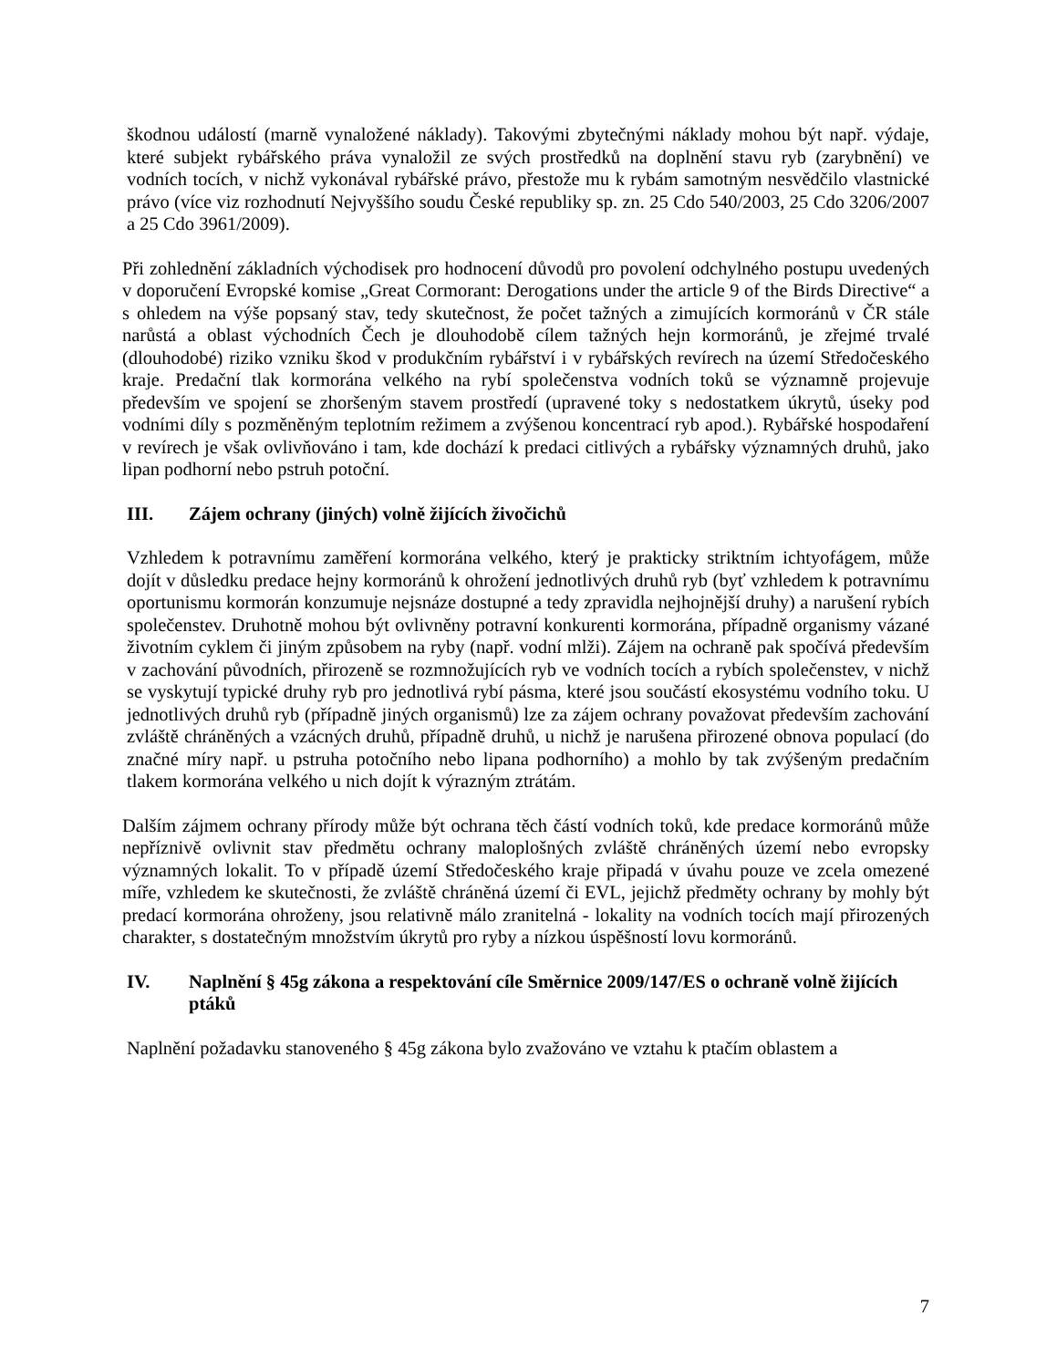škodnou událostí (marně vynaložené náklady). Takovými zbytečnými náklady mohou být např. výdaje, které subjekt rybářského práva vynaložil ze svých prostředků na doplnění stavu ryb (zarybnění) ve vodních tocích, v nichž vykonával rybářské právo, přestože mu k rybám samotným nesvědčilo vlastnické právo (více viz rozhodnutí Nejvyššího soudu České republiky sp. zn. 25 Cdo 540/2003, 25 Cdo 3206/2007 a 25 Cdo 3961/2009).
Při zohlednění základních východisek pro hodnocení důvodů pro povolení odchylného postupu uvedených v doporučení Evropské komise „Great Cormorant: Derogations under the article 9 of the Birds Directive“ a s ohledem na výše popsaný stav, tedy skutečnost, že počet tažných a zimujících kormoránů v ČR stále narůstá a oblast východních Čech je dlouhodobě cílem tažných hejn kormoránů, je zřejmé trvalé (dlouhodobé) riziko vzniku škod v produkčním rybářství i v rybářských revírech na území Středočeského kraje. Predační tlak kormorána velkého na rybí společenstva vodních toků se významně projevuje především ve spojení se zhoršeným stavem prostředí (upravené toky s nedostatkem úkrytů, úseky pod vodními díly s pozměněným teplotním režimem a zvýšenou koncentrací ryb apod.). Rybářské hospodaření v revírech je však ovlivňováno i tam, kde dochází k predaci citlivých a rybářsky významných druhů, jako lipan podhorní nebo pstruh potoční.
III. Zájem ochrany (jiných) volně žijících živočichů
Vzhledem k potravnímu zaměření kormorána velkého, který je prakticky striktním ichtyofágem, může dojít v důsledku predace hejny kormoránů k ohrožení jednotlivých druhů ryb (byť vzhledem k potravnímu oportunismu kormorán konzumuje nejsnáze dostupné a tedy zpravidla nejhojnější druhy) a narušení rybích společenstev. Druhotně mohou být ovlivněny potravní konkurenti kormorána, případně organismy vázané životním cyklem či jiným způsobem na ryby (např. vodní mlži). Zájem na ochraně pak spočívá především v zachování původních, přirozeně se rozmnožujících ryb ve vodních tocích a rybích společenstev, v nichž se vyskytují typické druhy ryb pro jednotlivá rybí pásma, které jsou součástí ekosystému vodního toku. U jednotlivých druhů ryb (případně jiných organismů) lze za zájem ochrany považovat především zachování zvláště chráněných a vzácných druhů, případně druhů, u nichž je narušena přirozené obnova populací (do značné míry např. u pstruha potočního nebo lipana podhorního) a mohlo by tak zvýšeným predačním tlakem kormorána velkého u nich dojít k výrazným ztrátám.
Dalším zájmem ochrany přírody může být ochrana těch částí vodních toků, kde predace kormoránů může nepříznivě ovlivnit stav předmětu ochrany maloplošných zvláště chráněných území nebo evropsky významných lokalit. To v případě území Středočeského kraje připadá v úvahu pouze ve zcela omezené míře, vzhledem ke skutečnosti, že zvláště chráněná území či EVL, jejichž předměty ochrany by mohly být predací kormorána ohroženy, jsou relativně málo zranitelná - lokality na vodních tocích mají přirozených charakter, s dostatečným množstvím úkrytů pro ryby a nízkou úspěšností lovu kormoránů.
IV. Naplnění § 45g zákona a respektování cíle Směrnice 2009/147/ES o ochraně volně žijících ptáků
Naplnění požadavku stanoveného § 45g zákona bylo zvažováno ve vztahu k ptačím oblastem a
7